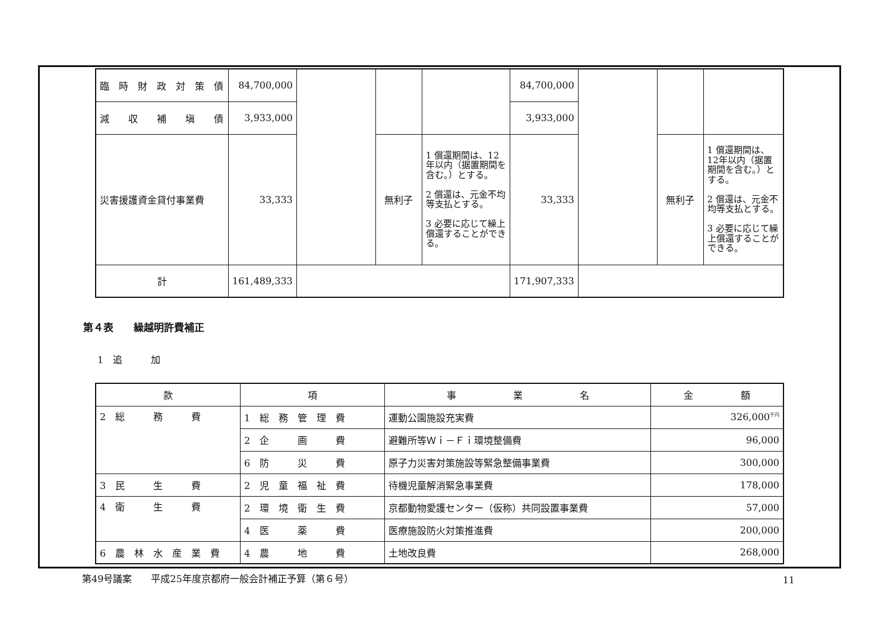| 臨 時 財 政 対 策 債 | 84,700,000 | | | | 84,700,000 | | | |
| 減 収 補 塡 債 | 3,933,000 | | | | 3,933,000 | | | |
| 災害援護資金貸付事業費 | 33,333 | | 無利子 | 1 償還期間は、12年以内（据置期間を含む。）とする。 2 償還は、元金不均等支払とする。 3 必要に応じて繰上償還することができる。 | 33,333 | | 無利子 | 1 償還期間は、12年以内（据置期間を含む。）とする。 2 償還は、元金不均等支払とする。 3 必要に応じて繰上償還することができる。 |
| 計 | 161,489,333 | | | | 171,907,333 | | | |
第４表　　繰越明許費補正
1　追　　　加
| 款 | 項 | 事 業 名 | 金 額 |
| --- | --- | --- | --- |
| 2 総 務 費 | 1 総 務 管 理 費 | 運動公園施設充実費 | 326,000<sup>千円</sup> |
| | 2 企 画 費 | 避難所等Ｗｉ－Ｆｉ環境整備費 | 96,000 |
| | 6 防 災 費 | 原子力災害対策施設等緊急整備事業費 | 300,000 |
| 3 民 生 費 | 2 児 童 福 祉 費 | 待機児童解消緊急事業費 | 178,000 |
| 4 衛 生 費 | 2 環 境 衛 生 費 | 京都動物愛護センター（仮称）共同設置事業費 | 57,000 |
| | 4 医 薬 費 | 医療施設防火対策推進費 | 200,000 |
| 6 農 林 水 産 業 費 | 4 農 地 費 | 土地改良費 | 268,000 |
第49号議案　　平成25年度京都府一般会計補正予算（第６号） 11